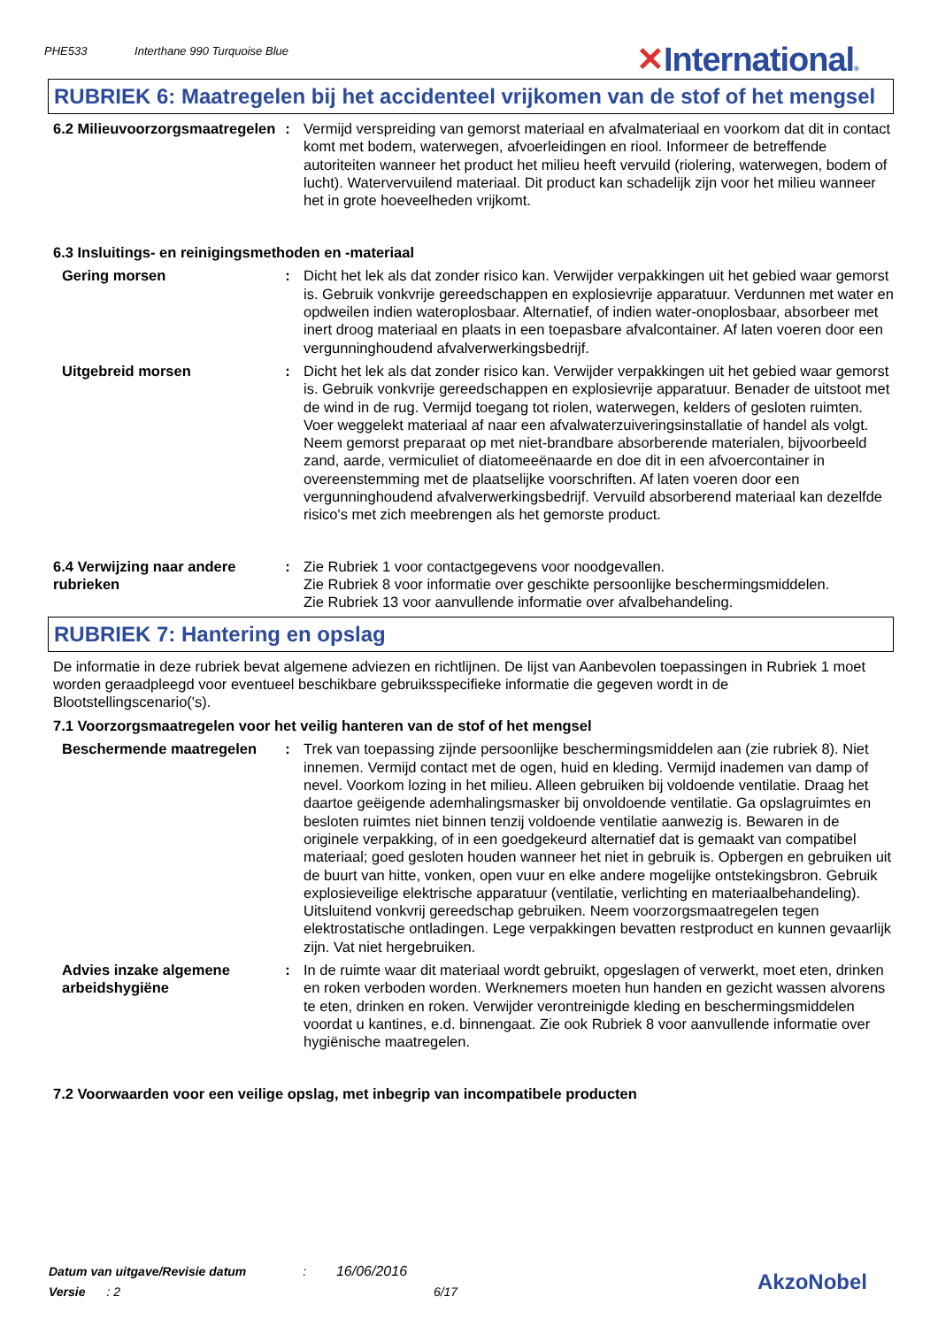PHE533 Interthane 990 Turquoise Blue ✕International®
RUBRIEK 6: Maatregelen bij het accidenteel vrijkomen van de stof of het mengsel
6.2 Milieuvoorzorgsmaatregelen
: Vermijd verspreiding van gemorst materiaal en afvalmateriaal en voorkom dat dit in contact komt met bodem, waterwegen, afvoerleidingen en riool. Informeer de betreffende autoriteiten wanneer het product het milieu heeft vervuild (riolering, waterwegen, bodem of lucht). Watervervuilend materiaal. Dit product kan schadelijk zijn voor het milieu wanneer het in grote hoeveelheden vrijkomt.
6.3 Insluitings- en reinigingsmethoden en -materiaal
Gering morsen : Dicht het lek als dat zonder risico kan. Verwijder verpakkingen uit het gebied waar gemorst is. Gebruik vonkvrije gereedschappen en explosievrije apparatuur. Verdunnen met water en opdweilen indien wateroplosbaar. Alternatief, of indien water-onoplosbaar, absorbeer met inert droog materiaal en plaats in een toepasbare afvalcontainer. Af laten voeren door een vergunninghoudend afvalverwerkingsbedrijf.
Uitgebreid morsen : Dicht het lek als dat zonder risico kan. Verwijder verpakkingen uit het gebied waar gemorst is. Gebruik vonkvrije gereedschappen en explosievrije apparatuur. Benader de uitstoot met de wind in de rug. Vermijd toegang tot riolen, waterwegen, kelders of gesloten ruimten. Voer weggelekt materiaal af naar een afvalwaterzuiveringsinstallatie of handel als volgt. Neem gemorst preparaat op met niet-brandbare absorberende materialen, bijvoorbeeld zand, aarde, vermiculiet of diatomeeënaarde en doe dit in een afvoercontainer in overeenstemming met de plaatselijke voorschriften. Af laten voeren door een vergunninghoudend afvalverwerkingsbedrijf. Vervuild absorberend materiaal kan dezelfde risico's met zich meebrengen als het gemorste product.
6.4 Verwijzing naar andere rubrieken
: Zie Rubriek 1 voor contactgegevens voor noodgevallen.
Zie Rubriek 8 voor informatie over geschikte persoonlijke beschermingsmiddelen.
Zie Rubriek 13 voor aanvullende informatie over afvalbehandeling.
RUBRIEK 7: Hantering en opslag
De informatie in deze rubriek bevat algemene adviezen en richtlijnen. De lijst van Aanbevolen toepassingen in Rubriek 1 moet worden geraadpleegd voor eventueel beschikbare gebruiksspecifieke informatie die gegeven wordt in de Blootstellingscenario('s).
7.1 Voorzorgsmaatregelen voor het veilig hanteren van de stof of het mengsel
Beschermende maatregelen : Trek van toepassing zijnde persoonlijke beschermingsmiddelen aan (zie rubriek 8). Niet innemen. Vermijd contact met de ogen, huid en kleding. Vermijd inademen van damp of nevel. Voorkom lozing in het milieu. Alleen gebruiken bij voldoende ventilatie. Draag het daartoe geëigende ademhalingsmasker bij onvoldoende ventilatie. Ga opslagruimtes en besloten ruimtes niet binnen tenzij voldoende ventilatie aanwezig is. Bewaren in de originele verpakking, of in een goedgekeurd alternatief dat is gemaakt van compatibel materiaal; goed gesloten houden wanneer het niet in gebruik is. Opbergen en gebruiken uit de buurt van hitte, vonken, open vuur en elke andere mogelijke ontstekingsbron. Gebruik explosieveilige elektrische apparatuur (ventilatie, verlichting en materiaalbehandeling). Uitsluitend vonkvrij gereedschap gebruiken. Neem voorzorgsmaatregelen tegen elektrostatische ontladingen. Lege verpakkingen bevatten restproduct en kunnen gevaarlijk zijn. Vat niet hergebruiken.
Advies inzake algemene arbeidshygiëne
: In de ruimte waar dit materiaal wordt gebruikt, opgeslagen of verwerkt, moet eten, drinken en roken verboden worden. Werknemers moeten hun handen en gezicht wassen alvorens te eten, drinken en roken. Verwijder verontreinigde kleding en beschermingsmiddelen voordat u kantines, e.d. binnengaat. Zie ook Rubriek 8 voor aanvullende informatie over hygiënische maatregelen.
7.2 Voorwaarden voor een veilige opslag, met inbegrip van incompatibele producten
Datum van uitgave/Revisie datum : 16/06/2016
Versie : 2 6/17
AkzoNobel